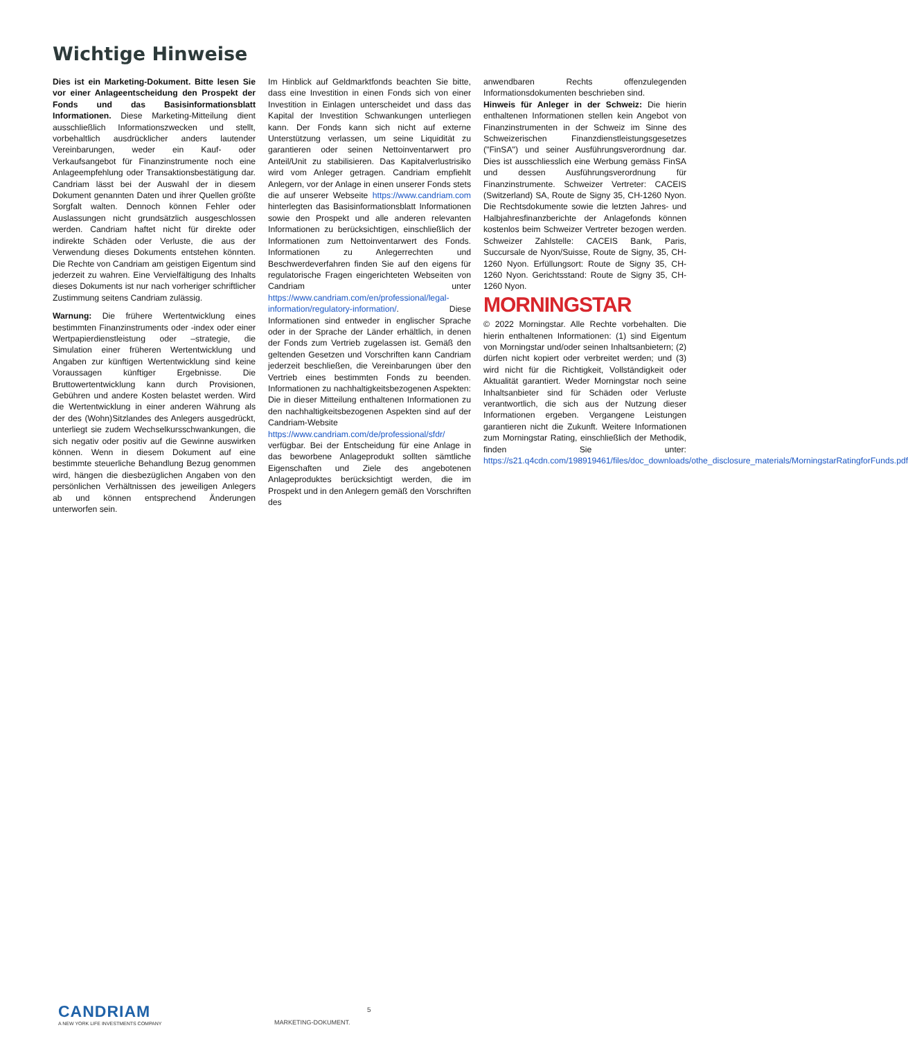Wichtige Hinweise
Dies ist ein Marketing-Dokument. Bitte lesen Sie vor einer Anlageentscheidung den Prospekt der Fonds und das Basisinformationsblatt Informationen. Diese Marketing-Mitteilung dient ausschließlich Informationszwecken und stellt, vorbehaltlich ausdrücklicher anders lautender Vereinbarungen, weder ein Kauf- oder Verkaufsangebot für Finanzinstrumente noch eine Anlageempfehlung oder Transaktionsbestätigung dar. Candriam lässt bei der Auswahl der in diesem Dokument genannten Daten und ihrer Quellen größte Sorgfalt walten. Dennoch können Fehler oder Auslassungen nicht grundsätzlich ausgeschlossen werden. Candriam haftet nicht für direkte oder indirekte Schäden oder Verluste, die aus der Verwendung dieses Dokuments entstehen könnten. Die Rechte von Candriam am geistigen Eigentum sind jederzeit zu wahren. Eine Vervielfältigung des Inhalts dieses Dokuments ist nur nach vorheriger schriftlicher Zustimmung seitens Candriam zulässig.
Warnung: Die frühere Wertentwicklung eines bestimmten Finanzinstruments oder -index oder einer Wertpapierdienstleistung oder –strategie, die Simulation einer früheren Wertentwicklung und Angaben zur künftigen Wertentwicklung sind keine Voraussagen künftiger Ergebnisse. Die Bruttowertentwicklung kann durch Provisionen, Gebühren und andere Kosten belastet werden. Wird die Wertentwicklung in einer anderen Währung als der des (Wohn)Sitzlandes des Anlegers ausgedrückt, unterliegt sie zudem Wechselkursschwankungen, die sich negativ oder positiv auf die Gewinne auswirken können. Wenn in diesem Dokument auf eine bestimmte steuerliche Behandlung Bezug genommen wird, hängen die diesbezüglichen Angaben von den persönlichen Verhältnissen des jeweiligen Anlegers ab und können entsprechend Änderungen unterworfen sein.
Im Hinblick auf Geldmarktfonds beachten Sie bitte, dass eine Investition in einen Fonds sich von einer Investition in Einlagen unterscheidet und dass das Kapital der Investition Schwankungen unterliegen kann. Der Fonds kann sich nicht auf externe Unterstützung verlassen, um seine Liquidität zu garantieren oder seinen Nettoinventarwert pro Anteil/Unit zu stabilisieren. Das Kapitalverlustrisiko wird vom Anleger getragen. Candriam empfiehlt Anlegern, vor der Anlage in einen unserer Fonds stets die auf unserer Webseite https://www.candriam.com hinterlegten das Basisinformationsblatt Informationen sowie den Prospekt und alle anderen relevanten Informationen zu berücksichtigen, einschließlich der Informationen zum Nettoinventarwert des Fonds. Informationen zu Anlegerrechten und Beschwerdeverfahren finden Sie auf den eigens für regulatorische Fragen eingerichteten Webseiten von Candriam unter https://www.candriam.com/en/professional/legal-information/regulatory-information/. Diese Informationen sind entweder in englischer Sprache oder in der Sprache der Länder erhältlich, in denen der Fonds zum Vertrieb zugelassen ist. Gemäß den geltenden Gesetzen und Vorschriften kann Candriam jederzeit beschließen, die Vereinbarungen über den Vertrieb eines bestimmten Fonds zu beenden. Informationen zu nachhaltigkeitsbezogenen Aspekten: Die in dieser Mitteilung enthaltenen Informationen zu den nachhaltigkeitsbezogenen Aspekten sind auf der Candriam-Website https://www.candriam.com/de/professional/sfdr/ verfügbar. Bei der Entscheidung für eine Anlage in das beworbene Anlageprodukt sollten sämtliche Eigenschaften und Ziele des angebotenen Anlageproduktes berücksichtigt werden, die im Prospekt und in den Anlegern gemäß den Vorschriften des
anwendbaren Rechts offenzulegenden Informationsdokumenten beschrieben sind.
Hinweis für Anleger in der Schweiz: Die hierin enthaltenen Informationen stellen kein Angebot von Finanzinstrumenten in der Schweiz im Sinne des Schweizerischen Finanzdienstleistungsgesetzes ("FinSA") und seiner Ausführungsverordnung dar. Dies ist ausschliesslich eine Werbung gemäss FinSA und dessen Ausführungsverordnung für Finanzinstrumente. Schweizer Vertreter: CACEIS (Switzerland) SA, Route de Signy 35, CH-1260 Nyon. Die Rechtsdokumente sowie die letzten Jahres- und Halbjahresfinanzberichte der Anlagefonds können kostenlos beim Schweizer Vertreter bezogen werden. Schweizer Zahlstelle: CACEIS Bank, Paris, Succursale de Nyon/Suisse, Route de Signy, 35, CH-1260 Nyon. Erfüllungsort: Route de Signy 35, CH-1260 Nyon. Gerichtsstand: Route de Signy 35, CH-1260 Nyon.
MORNINGSTAR
© 2022 Morningstar. Alle Rechte vorbehalten. Die hierin enthaltenen Informationen: (1) sind Eigentum von Morningstar und/oder seinen Inhaltsanbietern; (2) dürfen nicht kopiert oder verbreitet werden; und (3) wird nicht für die Richtigkeit, Vollständigkeit oder Aktualität garantiert. Weder Morningstar noch seine Inhaltsanbieter sind für Schäden oder Verluste verantwortlich, die sich aus der Nutzung dieser Informationen ergeben. Vergangene Leistungen garantieren nicht die Zukunft. Weitere Informationen zum Morningstar Rating, einschließlich der Methodik, finden Sie unter: https://s21.q4cdn.com/198919461/files/doc_downloads/othe_disclosure_materials/MorningstarRatingforFunds.pdf
CANDRIAM
A NEW YORK LIFE INVESTMENTS COMPANY
5
MARKETING-DOKUMENT.